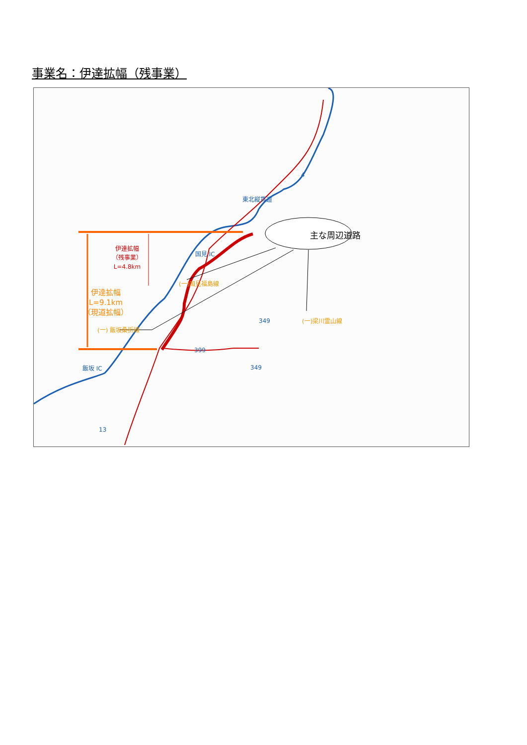事業名：伊達拡幅（残事業）
主な周辺道路
伊達拡幅
（残事業）
L=4.8km
伊達拡幅
L=9.1km
（現道拡幅）
東北縦貫道
国見 IC
飯坂 IC
(一) 飯坂桑折線
(一)国見福島線
(一)梁川霊山線
4
349
399
349
13